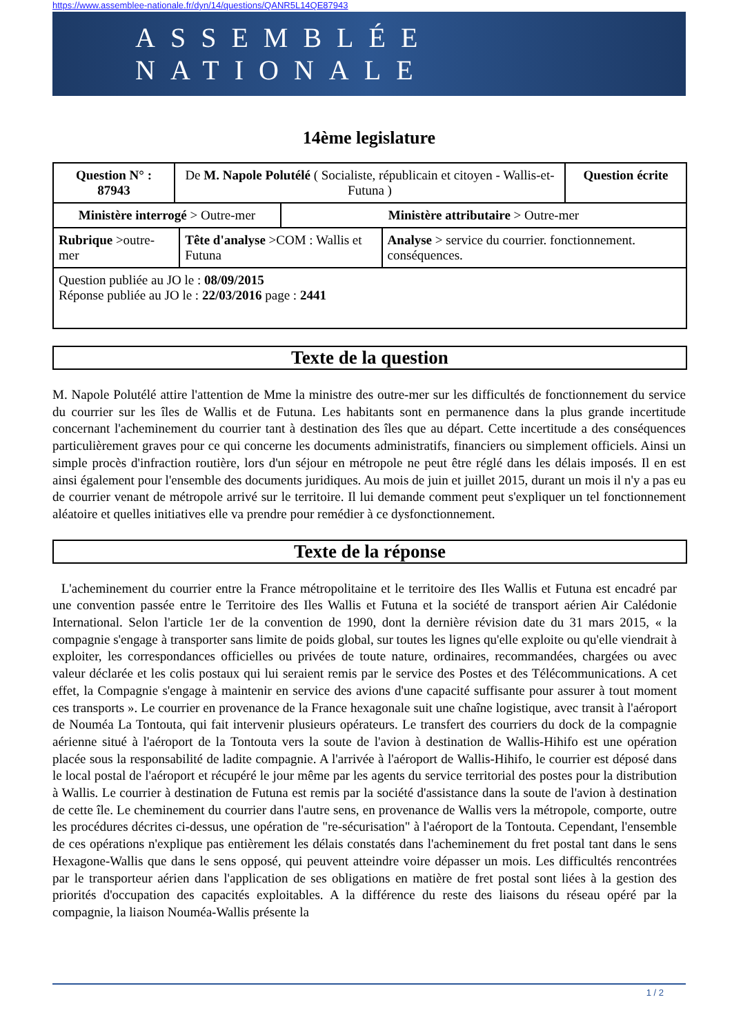https://www.assemblee-nationale.fr/dyn/14/questions/QANR5L14QE87943
ASSEMBLÉE NATIONALE
14ème legislature
| Question N° : 87943 | De M. Napole Polutélé ( Socialiste, républicain et citoyen - Wallis-et-Futuna ) | | | | Question écrite |
| Ministère interrogé > Outre-mer | | | Ministère attributaire > Outre-mer | | |
| Rubrique >outre-mer | | Tête d'analyse >COM : Wallis et Futuna | | Analyse > service du courrier. fonctionnement. conséquences. | |
| Question publiée au JO le : 08/09/2015 Réponse publiée au JO le : 22/03/2016 page : 2441 | | | | | |
Texte de la question
M. Napole Polutélé attire l'attention de Mme la ministre des outre-mer sur les difficultés de fonctionnement du service du courrier sur les îles de Wallis et de Futuna. Les habitants sont en permanence dans la plus grande incertitude concernant l'acheminement du courrier tant à destination des îles que au départ. Cette incertitude a des conséquences particulièrement graves pour ce qui concerne les documents administratifs, financiers ou simplement officiels. Ainsi un simple procès d'infraction routière, lors d'un séjour en métropole ne peut être réglé dans les délais imposés. Il en est ainsi également pour l'ensemble des documents juridiques. Au mois de juin et juillet 2015, durant un mois il n'y a pas eu de courrier venant de métropole arrivé sur le territoire. Il lui demande comment peut s'expliquer un tel fonctionnement aléatoire et quelles initiatives elle va prendre pour remédier à ce dysfonctionnement.
Texte de la réponse
L'acheminement du courrier entre la France métropolitaine et le territoire des Iles Wallis et Futuna est encadré par une convention passée entre le Territoire des Iles Wallis et Futuna et la société de transport aérien Air Calédonie International. Selon l'article 1er de la convention de 1990, dont la dernière révision date du 31 mars 2015, « la compagnie s'engage à transporter sans limite de poids global, sur toutes les lignes qu'elle exploite ou qu'elle viendrait à exploiter, les correspondances officielles ou privées de toute nature, ordinaires, recommandées, chargées ou avec valeur déclarée et les colis postaux qui lui seraient remis par le service des Postes et des Télécommunications. A cet effet, la Compagnie s'engage à maintenir en service des avions d'une capacité suffisante pour assurer à tout moment ces transports ». Le courrier en provenance de la France hexagonale suit une chaîne logistique, avec transit à l'aéroport de Nouméa La Tontouta, qui fait intervenir plusieurs opérateurs. Le transfert des courriers du dock de la compagnie aérienne situé à l'aéroport de la Tontouta vers la soute de l'avion à destination de Wallis-Hihifo est une opération placée sous la responsabilité de ladite compagnie. A l'arrivée à l'aéroport de Wallis-Hihifo, le courrier est déposé dans le local postal de l'aéroport et récupéré le jour même par les agents du service territorial des postes pour la distribution à Wallis. Le courrier à destination de Futuna est remis par la société d'assistance dans la soute de l'avion à destination de cette île. Le cheminement du courrier dans l'autre sens, en provenance de Wallis vers la métropole, comporte, outre les procédures décrites ci-dessus, une opération de "re-sécurisation" à l'aéroport de la Tontouta. Cependant, l'ensemble de ces opérations n'explique pas entièrement les délais constatés dans l'acheminement du fret postal tant dans le sens Hexagone-Wallis que dans le sens opposé, qui peuvent atteindre voire dépasser un mois. Les difficultés rencontrées par le transporteur aérien dans l'application de ses obligations en matière de fret postal sont liées à la gestion des priorités d'occupation des capacités exploitables. A la différence du reste des liaisons du réseau opéré par la compagnie, la liaison Nouméa-Wallis présente la
1 / 2